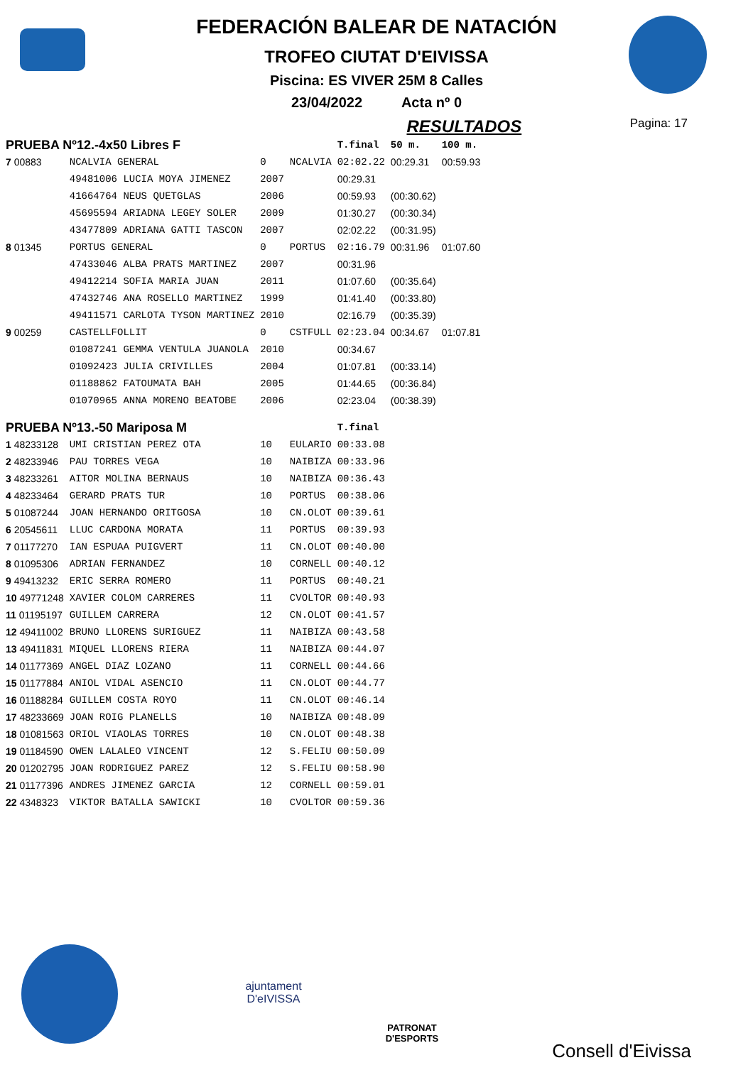FEDERACIÓN BALEAR DE NATACIÓN
TROFEO CIUTAT D'EIVISSA
Piscina: ES VIVER 25M 8 Calles
23/04/2022 Acta nº 0
RESULTADOS
Pagina: 17
| PRUEBA Nº12.-4x50 Libres F | | | | T.final | 50 m. | 100 m. |
| 7 00883 | NCALVIA GENERAL | 0 | NCALVIA | 02:02.22 | 00:29.31 | 00:59.93 |
| | 49481006 LUCIA MOYA JIMENEZ | 2007 | | 00:29.31 | | |
| | 41664764 NEUS QUETGLAS | 2006 | | 00:59.93 | (00:30.62) | |
| | 45695594 ARIADNA LEGEY SOLER | 2009 | | 01:30.27 | (00:30.34) | |
| | 43477809 ADRIANA GATTI TASCON | 2007 | | 02:02.22 | (00:31.95) | |
| 8 01345 | PORTUS GENERAL | 0 | PORTUS | 02:16.79 | 00:31.96 | 01:07.60 |
| | 47433046 ALBA PRATS MARTINEZ | 2007 | | 00:31.96 | | |
| | 49412214 SOFIA MARIA JUAN | 2011 | | 01:07.60 | (00:35.64) | |
| | 47432746 ANA ROSELLO MARTINEZ | 1999 | | 01:41.40 | (00:33.80) | |
| | 49411571 CARLOTA TYSON MARTINEZ | 2010 | | 02:16.79 | (00:35.39) | |
| 9 00259 | CASTELLFOLLIT | 0 | CSTFULL | 02:23.04 | 00:34.67 | 01:07.81 |
| | 01087241 GEMMA VENTULA JUANOLA | 2010 | | 00:34.67 | | |
| | 01092423 JULIA CRIVILLES | 2004 | | 01:07.81 | (00:33.14) | |
| | 01188862 FATOUMATA BAH | 2005 | | 01:44.65 | (00:36.84) | |
| | 01070965 ANNA MORENO BEATOBE | 2006 | | 02:23.04 | (00:38.39) | |
| PRUEBA Nº13.-50 Mariposa M | | | | T.final | | |
| 1 48233128 | UMI CRISTIAN PEREZ OTA | 10 | EULARIO | 00:33.08 | | |
| 2 48233946 | PAU TORRES VEGA | 10 | NAIBIZA | 00:33.96 | | |
| 3 48233261 | AITOR MOLINA BERNAUS | 10 | NAIBIZA | 00:36.43 | | |
| 4 48233464 | GERARD PRATS TUR | 10 | PORTUS | 00:38.06 | | |
| 5 01087244 | JOAN HERNANDO ORITGOSA | 10 | CN.OLOT | 00:39.61 | | |
| 6 20545611 | LLUC CARDONA MORATA | 11 | PORTUS | 00:39.93 | | |
| 7 01177270 | IAN ESPUAA PUIGVERT | 11 | CN.OLOT | 00:40.00 | | |
| 8 01095306 | ADRIAN FERNANDEZ | 10 | CORNELL | 00:40.12 | | |
| 9 49413232 | ERIC SERRA ROMERO | 11 | PORTUS | 00:40.21 | | |
| 10 49771248 | XAVIER COLOM CARRERES | 11 | CVOLTOR | 00:40.93 | | |
| 11 01195197 | GUILLEM CARRERA | 12 | CN.OLOT | 00:41.57 | | |
| 12 49411002 | BRUNO LLORENS SURIGUEZ | 11 | NAIBIZA | 00:43.58 | | |
| 13 49411831 | MIQUEL LLORENS RIERA | 11 | NAIBIZA | 00:44.07 | | |
| 14 01177369 | ANGEL DIAZ LOZANO | 11 | CORNELL | 00:44.66 | | |
| 15 01177884 | ANIOL VIDAL ASENCIO | 11 | CN.OLOT | 00:44.77 | | |
| 16 01188284 | GUILLEM COSTA ROYO | 11 | CN.OLOT | 00:46.14 | | |
| 17 48233669 | JOAN ROIG PLANELLS | 10 | NAIBIZA | 00:48.09 | | |
| 18 01081563 | ORIOL VIAOLAS TORRES | 10 | CN.OLOT | 00:48.38 | | |
| 19 01184590 | OWEN LALALEO VINCENT | 12 | S.FELIU | 00:50.09 | | |
| 20 01202795 | JOAN RODRIGUEZ PAREZ | 12 | S.FELIU | 00:58.90 | | |
| 21 01177396 | ANDRES JIMENEZ GARCIA | 12 | CORNELL | 00:59.01 | | |
| 22 4348323 | VIKTOR BATALLA SAWICKI | 10 | CVOLTOR | 00:59.36 | | |
ajuntament
D'eIVISSA
PATRONAT
D'ESPORTS
Consell d'Eivissa